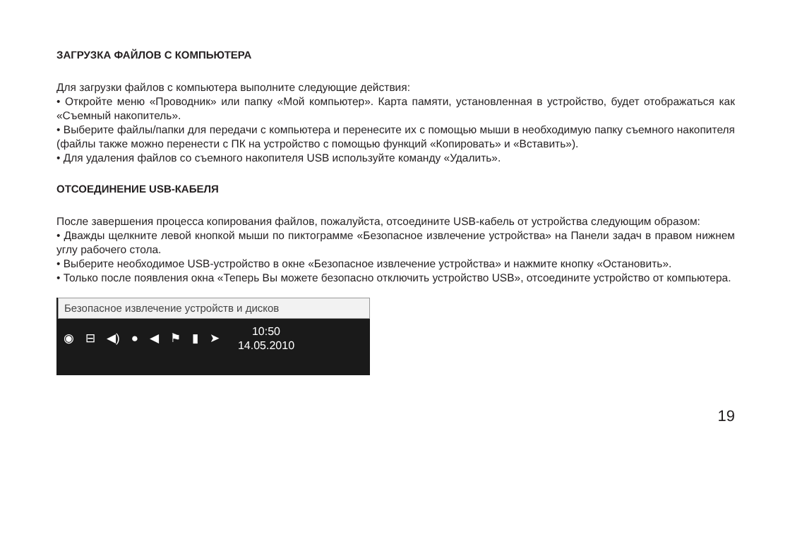ЗАГРУЗКА ФАЙЛОВ С КОМПЬЮТЕРА
Для загрузки файлов с компьютера выполните следующие действия:
• Откройте меню «Проводник» или папку «Мой компьютер». Карта памяти, установленная в устройство, будет отображаться как «Съемный накопитель».
• Выберите файлы/папки для передачи с компьютера и перенесите их с помощью мыши в необходимую папку съемного накопителя (файлы также можно перенести с ПК на устройство с помощью функций «Копировать» и «Вставить»).
• Для удаления файлов со съемного накопителя USB используйте команду «Удалить».
ОТСОЕДИНЕНИЕ USB-КАБЕЛЯ
После завершения процесса копирования файлов, пожалуйста, отсоедините USB-кабель от устройства следующим образом:
• Дважды щелкните левой кнопкой мыши по пиктограмме «Безопасное извлечение устройства» на Панели задач в правом нижнем углу рабочего стола.
• Выберите необходимое USB-устройство в окне «Безопасное извлечение устройства» и нажмите кнопку «Остановить».
• Только после появления окна «Теперь Вы можете безопасно отключить устройство USB», отсоедините устройство от компьютера.
Безопасное извлечение устройств и дисков
◉ ⊟ ◀) ● ◀ ⚑ ▮ ➤
10:50
14.05.2010
19